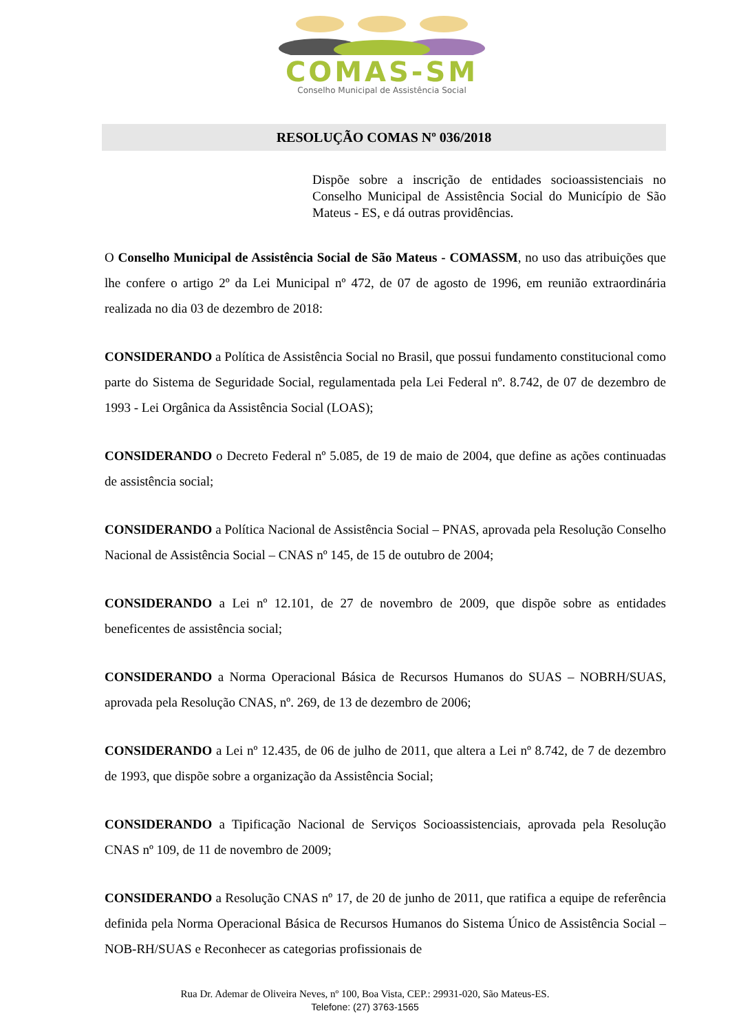COMAS-SM
Conselho Municipal de Assistência Social
RESOLUÇÃO COMAS Nº 036/2018
Dispõe sobre a inscrição de entidades socioassistenciais no Conselho Municipal de Assistência Social do Município de São Mateus - ES, e dá outras providências.
O Conselho Municipal de Assistência Social de São Mateus - COMASSM, no uso das atribuições que lhe confere o artigo 2º da Lei Municipal nº 472, de 07 de agosto de 1996, em reunião extraordinária realizada no dia 03 de dezembro de 2018:
CONSIDERANDO a Política de Assistência Social no Brasil, que possui fundamento constitucional como parte do Sistema de Seguridade Social, regulamentada pela Lei Federal nº. 8.742, de 07 de dezembro de 1993 - Lei Orgânica da Assistência Social (LOAS);
CONSIDERANDO o Decreto Federal nº 5.085, de 19 de maio de 2004, que define as ações continuadas de assistência social;
CONSIDERANDO a Política Nacional de Assistência Social – PNAS, aprovada pela Resolução Conselho Nacional de Assistência Social – CNAS nº 145, de 15 de outubro de 2004;
CONSIDERANDO a Lei nº 12.101, de 27 de novembro de 2009, que dispõe sobre as entidades beneficentes de assistência social;
CONSIDERANDO a Norma Operacional Básica de Recursos Humanos do SUAS – NOBRH/SUAS, aprovada pela Resolução CNAS, nº. 269, de 13 de dezembro de 2006;
CONSIDERANDO a Lei nº 12.435, de 06 de julho de 2011, que altera a Lei nº 8.742, de 7 de dezembro de 1993, que dispõe sobre a organização da Assistência Social;
CONSIDERANDO a Tipificação Nacional de Serviços Socioassistenciais, aprovada pela Resolução CNAS nº 109, de 11 de novembro de 2009;
CONSIDERANDO a Resolução CNAS nº 17, de 20 de junho de 2011, que ratifica a equipe de referência definida pela Norma Operacional Básica de Recursos Humanos do Sistema Único de Assistência Social – NOB-RH/SUAS e Reconhecer as categorias profissionais de
Rua Dr. Ademar de Oliveira Neves, nº 100, Boa Vista, CEP.: 29931-020, São Mateus-ES.
Telefone: (27) 3763-1565